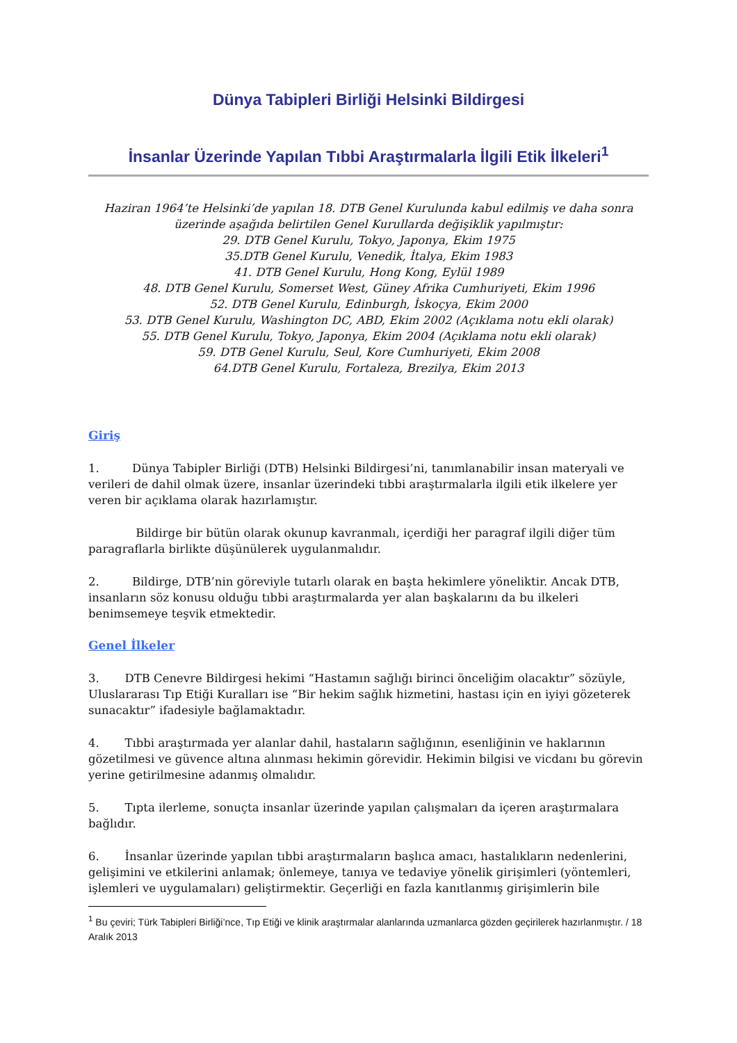Dünya Tabipleri Birliği Helsinki Bildirgesi
İnsanlar Üzerinde Yapılan Tıbbi Araştırmalarla İlgili Etik İlkeleri<sup>1</sup>
Haziran 1964’te Helsinki’de yapılan 18. DTB Genel Kurulunda kabul edilmiş ve daha sonra üzerinde aşağıda belirtilen Genel Kurullarda değişiklik yapılmıştır:
29. DTB Genel Kurulu, Tokyo, Japonya, Ekim 1975
35.DTB Genel Kurulu, Venedik, İtalya, Ekim 1983
41. DTB Genel Kurulu, Hong Kong, Eylül 1989
48. DTB Genel Kurulu, Somerset West, Güney Afrika Cumhuriyeti, Ekim 1996
52. DTB Genel Kurulu, Edinburgh, İskoçya, Ekim 2000
53. DTB Genel Kurulu, Washington DC, ABD, Ekim 2002 (Açıklama notu ekli olarak)
55. DTB Genel Kurulu, Tokyo, Japonya, Ekim 2004 (Açıklama notu ekli olarak)
59. DTB Genel Kurulu, Seul, Kore Cumhuriyeti, Ekim 2008
64.DTB Genel Kurulu, Fortaleza, Brezilya, Ekim 2013
Giriş
1. Dünya Tabipler Birliği (DTB) Helsinki Bildirgesi’ni, tanımlanabilir insan materyali ve verileri de dahil olmak üzere, insanlar üzerindeki tıbbi araştırmalarla ilgili etik ilkelere yer veren bir açıklama olarak hazırlamıştır.
Bildirge bir bütün olarak okunup kavranmalı, içerdiği her paragraf ilgili diğer tüm paragraflarla birlikte düşünülerek uygulanmalıdır.
2. Bildirge, DTB’nin göreviyle tutarlı olarak en başta hekimlere yöneliktir. Ancak DTB, insanların söz konusu olduğu tıbbi araştırmalarda yer alan başkalarını da bu ilkeleri benimsemeye teşvik etmektedir.
Genel İlkeler
3. DTB Cenevre Bildirgesi hekimi “Hastamın sağlığı birinci önceliğim olacaktır” sözüyle, Uluslararası Tıp Etiği Kuralları ise “Bir hekim sağlık hizmetini, hastası için en iyiyi gözeterek sunacaktır” ifadesiyle bağlamaktadır.
4. Tıbbi araştırmada yer alanlar dahil, hastaların sağlığının, esenliğinin ve haklarının gözetilmesi ve güvence altına alınması hekimin görevidir. Hekimin bilgisi ve vicdanı bu görevin yerine getirilmesine adanmış olmalıdır.
5. Tıpta ilerleme, sonuçta insanlar üzerinde yapılan çalışmaları da içeren araştırmalara bağlıdır.
6. İnsanlar üzerinde yapılan tıbbi araştırmaların başlıca amacı, hastalıkların nedenlerini, gelişimini ve etkilerini anlamak; önlemeye, tanıya ve tedaviye yönelik girişimleri (yöntemleri, işlemleri ve uygulamaları) geliştirmektir. Geçerliği en fazla kanıtlanmış girişimlerin bile
<sup>1</sup> Bu çeviri; Türk Tabipleri Birliği’nce, Tıp Etiği ve klinik araştırmalar alanlarında uzmanlarca gözden geçirilerek hazırlanmıştır. / 18 Aralık 2013